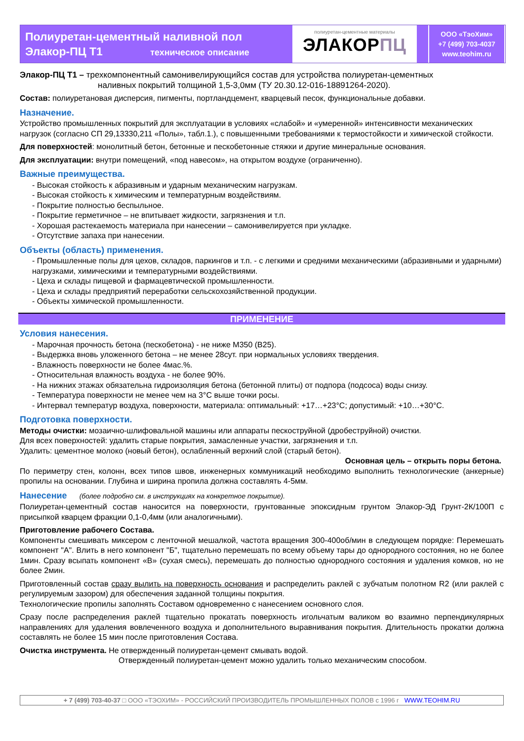Полиуретан-цементный наливной пол
Элакор-ПЦ Т1 техническое описание
полиуретан-цементные материалы
ЭЛАКОРПЦ
ООО «ТэоХим»
+7 (499) 703-4037
www.teohim.ru
Элакор-ПЦ Т1 – трехкомпонентный самонивелирующийся состав для устройства полиуретан-цементных
наливных покрытий толщиной 1,5-3,0мм (ТУ 20.30.12-016-18891264-2020).
Состав: полиуретановая дисперсия, пигменты, портландцемент, кварцевый песок, функциональные добавки.
Назначение.
Устройство промышленных покрытий для эксплуатации в условиях «слабой» и «умеренной» интенсивности механических нагрузок (согласно СП 29,13330,211 «Полы», табл.1.), с повышенными требованиями к термостойкости и химической стойкости.
Для поверхностей: монолитный бетон, бетонные и пескобетонные стяжки и другие минеральные основания.
Для эксплуатации: внутри помещений, «под навесом», на открытом воздухе (ограниченно).
Важные преимущества.
- Высокая стойкость к абразивным и ударным механическим нагрузкам.
- Высокая стойкость к химическим и температурным воздействиям.
- Покрытие полностью беспыльное.
- Покрытие герметичное – не впитывает жидкости, загрязнения и т.п.
- Хорошая растекаемость материала при нанесении – самонивелируется при укладке.
- Отсутствие запаха при нанесении.
Объекты (область) применения.
- Промышленные полы для цехов, складов, паркингов и т.п. - с легкими и средними механическими (абразивными и ударными) нагрузками, химическими и температурными воздействиями.
- Цеха и склады пищевой и фармацевтической промышленности.
- Цеха и склады предприятий переработки сельскохозяйственной продукции.
- Объекты химической промышленности.
ПРИМЕНЕНИЕ
Условия нанесения.
- Марочная прочность бетона (пескобетона) - не ниже М350 (В25).
- Выдержка вновь уложенного бетона – не менее 28сут. при нормальных условиях твердения.
- Влажность поверхности не более 4мас.%.
- Относительная влажность воздуха - не более 90%.
- На нижних этажах обязательна гидроизоляция бетона (бетонной плиты) от подпора (подсоса) воды снизу.
- Температура поверхности не менее чем на 3°С выше точки росы.
- Интервал температур воздуха, поверхности, материала: оптимальный: +17…+23°С; допустимый: +10…+30°С.
Подготовка поверхности.
Методы очистки: мозаично-шлифовальной машины или аппараты пескоструйной (дробеструйной) очистки.
Для всех поверхностей: удалить старые покрытия, замасленные участки, загрязнения и т.п.
Удалить: цементное молоко (новый бетон), ослабленный верхний слой (старый бетон).
Основная цель – открыть поры бетона.
По периметру стен, колонн, всех типов швов, инженерных коммуникаций необходимо выполнить технологические (анкерные) пропилы на основании. Глубина и ширина пропила должна составлять 4-5мм.
Нанесение (более подробно см. в инструкциях на конкретное покрытие).
Полиуретан-цементный состав наносится на поверхности, грунтованные эпоксидным грунтом Элакор-ЭД Грунт-2К/100П с присыпкой кварцем фракции 0,1-0,4мм (или аналогичными).
Приготовление рабочего Состава.
Компоненты смешивать миксером с ленточной мешалкой, частота вращения 300-400об/мин в следующем порядке: Перемешать компонент "А". Влить в него компонент "Б", тщательно перемешать по всему объему тары до однородного состояния, но не более 1мин. Сразу всыпать компонент «В» (сухая смесь), перемешать до полностью однородного состояния и удаления комков, но не более 2мин.
Приготовленный состав сразу вылить на поверхность основания и распределить раклей с зубчатым полотном R2 (или раклей с регулируемым зазором) для обеспечения заданной толщины покрытия.
Технологические пропилы заполнять Составом одновременно с нанесением основного слоя.
Сразу после распределения раклей тщательно прокатать поверхность игольчатым валиком во взаимно перпендикулярных направлениях для удаления вовлеченного воздуха и дополнительного выравнивания покрытия. Длительность прокатки должна составлять не более 15 мин после приготовления Состава.
Очистка инструмента. Не отвержденный полиуретан-цемент смывать водой.
Отвержденный полиуретан-цемент можно удалить только механическим способом.
+ 7 (499) 703-40-37 □ ООО «ТЭОХИМ» - РОССИЙСКИЙ ПРОИЗВОДИТЕЛЬ ПРОМЫШЛЕННЫХ ПОЛОВ с 1996 г WWW.TEOHIM.RU